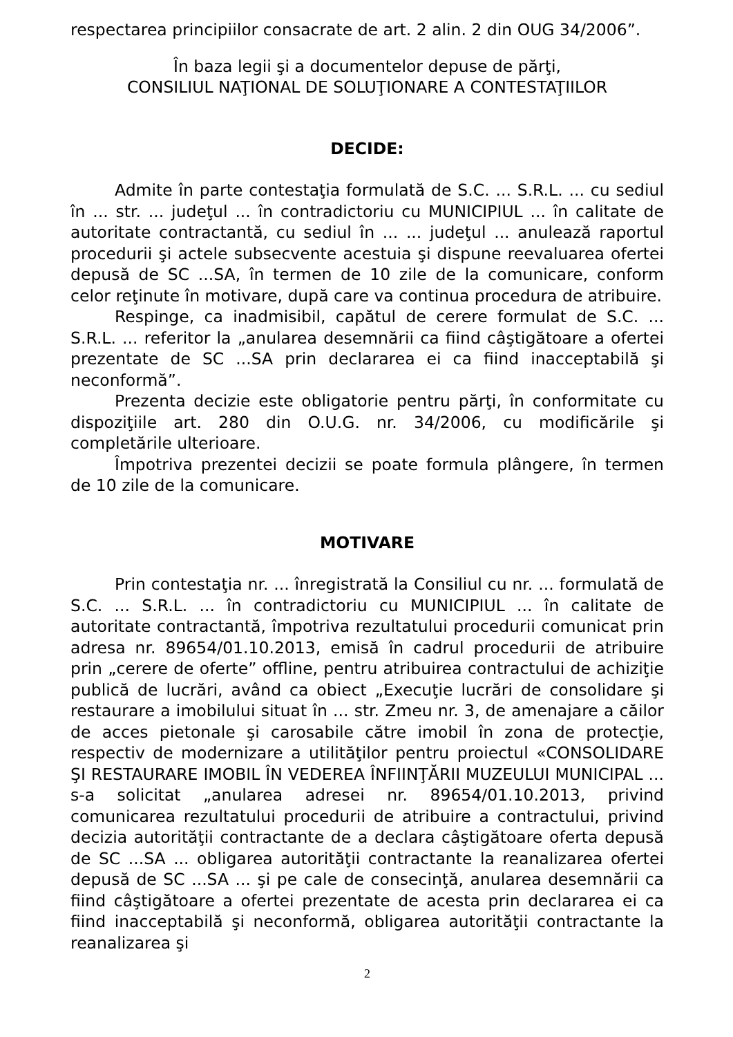respectarea principiilor consacrate de art. 2 alin. 2 din OUG 34/2006”.
În baza legii şi a documentelor depuse de părţi,
CONSILIUL NAŢIONAL DE SOLUŢIONARE A CONTESTAŢIILOR
DECIDE:
Admite în parte contestaţia formulată de S.C. ... S.R.L. ... cu sediul în ... str. ... judeţul ... în contradictoriu cu MUNICIPIUL ... în calitate de autoritate contractantă, cu sediul în ... ... judeţul ... anulează raportul procedurii şi actele subsecvente acestuia şi dispune reevaluarea ofertei depusă de SC ...SA, în termen de 10 zile de la comunicare, conform celor reţinute în motivare, după care va continua procedura de atribuire.
Respinge, ca inadmisibil, capătul de cerere formulat de S.C. ... S.R.L. ... referitor la „anularea desemnării ca fiind câştigătoare a ofertei prezentate de SC ...SA prin declararea ei ca fiind inacceptabilă şi neconformă”.
Prezenta decizie este obligatorie pentru părţi, în conformitate cu dispoziţiile art. 280 din O.U.G. nr. 34/2006, cu modificările şi completările ulterioare.
Împotriva prezentei decizii se poate formula plângere, în termen de 10 zile de la comunicare.
MOTIVARE
Prin contestaţia nr. ... înregistrată la Consiliul cu nr. ... formulată de S.C. ... S.R.L. ... în contradictoriu cu MUNICIPIUL ... în calitate de autoritate contractantă, împotriva rezultatului procedurii comunicat prin adresa nr. 89654/01.10.2013, emisă în cadrul procedurii de atribuire prin „cerere de oferte” offline, pentru atribuirea contractului de achiziţie publică de lucrări, având ca obiect „Execuţie lucrări de consolidare şi restaurare a imobilului situat în ... str. Zmeu nr. 3, de amenajare a căilor de acces pietonale şi carosabile către imobil în zona de protecţie, respectiv de modernizare a utilităţilor pentru proiectul «CONSOLIDARE ŞI RESTAURARE IMOBIL ÎN VEDEREA ÎNFIINŢĂRII MUZEULUI MUNICIPAL ... s-a solicitat „anularea adresei nr. 89654/01.10.2013, privind comunicarea rezultatului procedurii de atribuire a contractului, privind decizia autorităţii contractante de a declara câştigătoare oferta depusă de SC ...SA ... obligarea autorităţii contractante la reanalizarea ofertei depusă de SC ...SA ... şi pe cale de consecinţă, anularea desemnării ca fiind câştigătoare a ofertei prezentate de acesta prin declararea ei ca fiind inacceptabilă şi neconformă, obligarea autorităţii contractante la reanalizarea şi
2